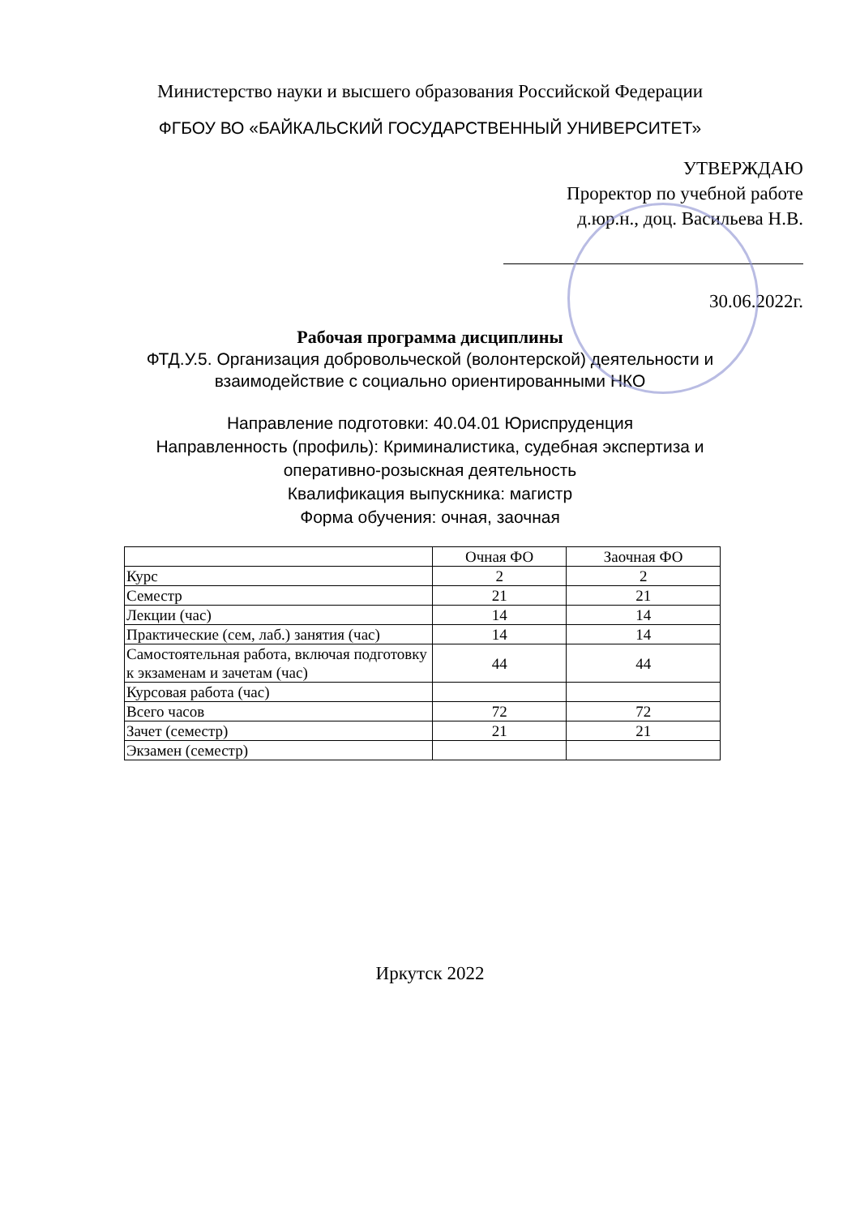Министерство науки и высшего образования Российской Федерации
ФГБОУ ВО «БАЙКАЛЬСКИЙ ГОСУДАРСТВЕННЫЙ УНИВЕРСИТЕТ»
УТВЕРЖДАЮ
Проректор по учебной работе
д.юр.н., доц. Васильева Н.В.
30.06.2022г.
Рабочая программа дисциплины
ФТД.У.5. Организация добровольческой (волонтерской) деятельности и
взаимодействие с социально ориентированными НКО
Направление подготовки: 40.04.01 Юриспруденция
Направленность (профиль): Криминалистика, судебная экспертиза и
оперативно-розыскная деятельность
Квалификация выпускника: магистр
Форма обучения: очная, заочная
| | Очная ФО | Заочная ФО |
| --- | --- | --- |
| Курс | 2 | 2 |
| Семестр | 21 | 21 |
| Лекции (час) | 14 | 14 |
| Практические (сем, лаб.) занятия (час) | 14 | 14 |
| Самостоятельная работа, включая подготовку к экзаменам и зачетам (час) | 44 | 44 |
| Курсовая работа (час) | | |
| Всего часов | 72 | 72 |
| Зачет (семестр) | 21 | 21 |
| Экзамен (семестр) | | |
Иркутск 2022